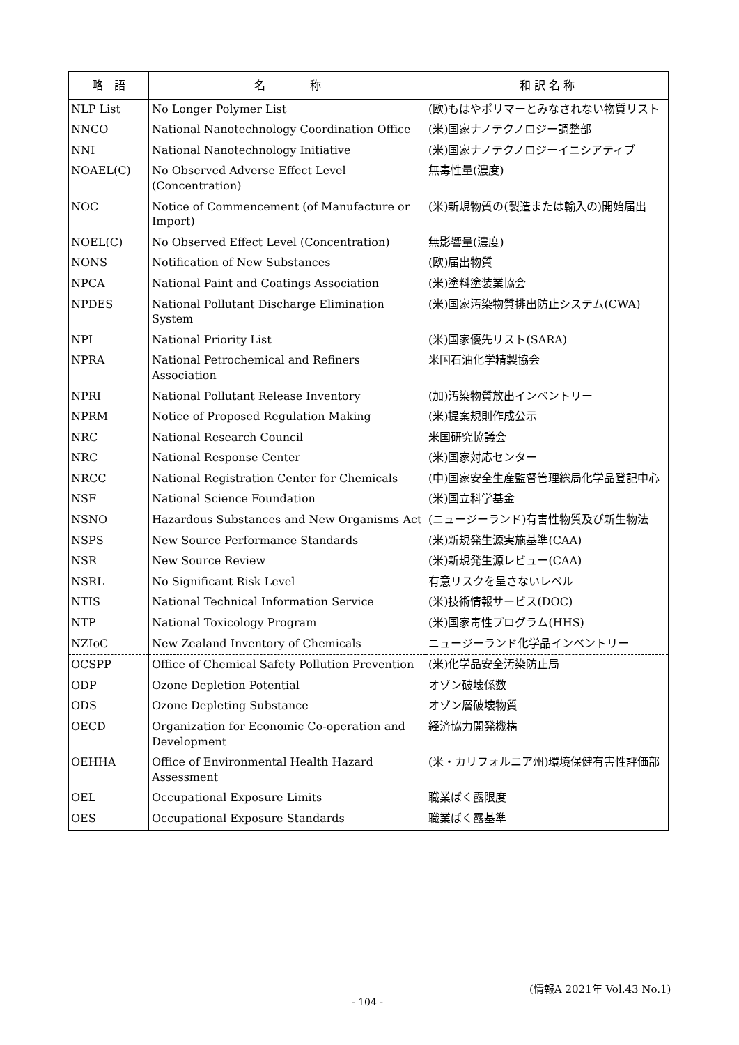| 略 語 | 名 称 | 和 訳 名 称 |
| --- | --- | --- |
| NLP List | No Longer Polymer List | (欧)もはやポリマーとみなされない物質リスト |
| NNCO | National Nanotechnology Coordination Office | (米)国家ナノテクノロジー調整部 |
| NNI | National Nanotechnology Initiative | (米)国家ナノテクノロジーイニシアティブ |
| NOAEL(C) | No Observed Adverse Effect Level (Concentration) | 無毒性量(濃度) |
| NOC | Notice of Commencement (of Manufacture or Import) | (米)新規物質の(製造または輸入の)開始届出 |
| NOEL(C) | No Observed Effect Level (Concentration) | 無影響量(濃度) |
| NONS | Notification of New Substances | (欧)届出物質 |
| NPCA | National Paint and Coatings Association | (米)塗料塗装業協会 |
| NPDES | National Pollutant Discharge Elimination System | (米)国家汚染物質排出防止システム(CWA) |
| NPL | National Priority List | (米)国家優先リスト(SARA) |
| NPRA | National Petrochemical and Refiners Association | 米国石油化学精製協会 |
| NPRI | National Pollutant Release Inventory | (加)汚染物質放出インベントリー |
| NPRM | Notice of Proposed Regulation Making | (米)提案規則作成公示 |
| NRC | National Research Council | 米国研究協議会 |
| NRC | National Response Center | (米)国家対応センター |
| NRCC | National Registration Center for Chemicals | (中)国家安全生産監督管理総局化学品登記中心 |
| NSF | National Science Foundation | (米)国立科学基金 |
| NSNO | Hazardous Substances and New Organisms Act | (ニュージーランド)有害性物質及び新生物法 |
| NSPS | New Source Performance Standards | (米)新規発生源実施基準(CAA) |
| NSR | New Source Review | (米)新規発生源レビュー(CAA) |
| NSRL | No Significant Risk Level | 有意リスクを呈さないレベル |
| NTIS | National Technical Information Service | (米)技術情報サービス(DOC) |
| NTP | National Toxicology Program | (米)国家毒性プログラム(HHS) |
| NZIoC | New Zealand Inventory of Chemicals | ニュージーランド化学品インベントリー |
| OCSPP | Office of Chemical Safety Pollution Prevention | (米)化学品安全汚染防止局 |
| ODP | Ozone Depletion Potential | オゾン破壊係数 |
| ODS | Ozone Depleting Substance | オゾン層破壊物質 |
| OECD | Organization for Economic Co-operation and Development | 経済協力開発機構 |
| OEHHA | Office of Environmental Health Hazard Assessment | (米・カリフォルニア州)環境保健有害性評価部 |
| OEL | Occupational Exposure Limits | 職業ばく露限度 |
| OES | Occupational Exposure Standards | 職業ばく露基準 |
(情報A 2021年 Vol.43 No.1)
- 104 -